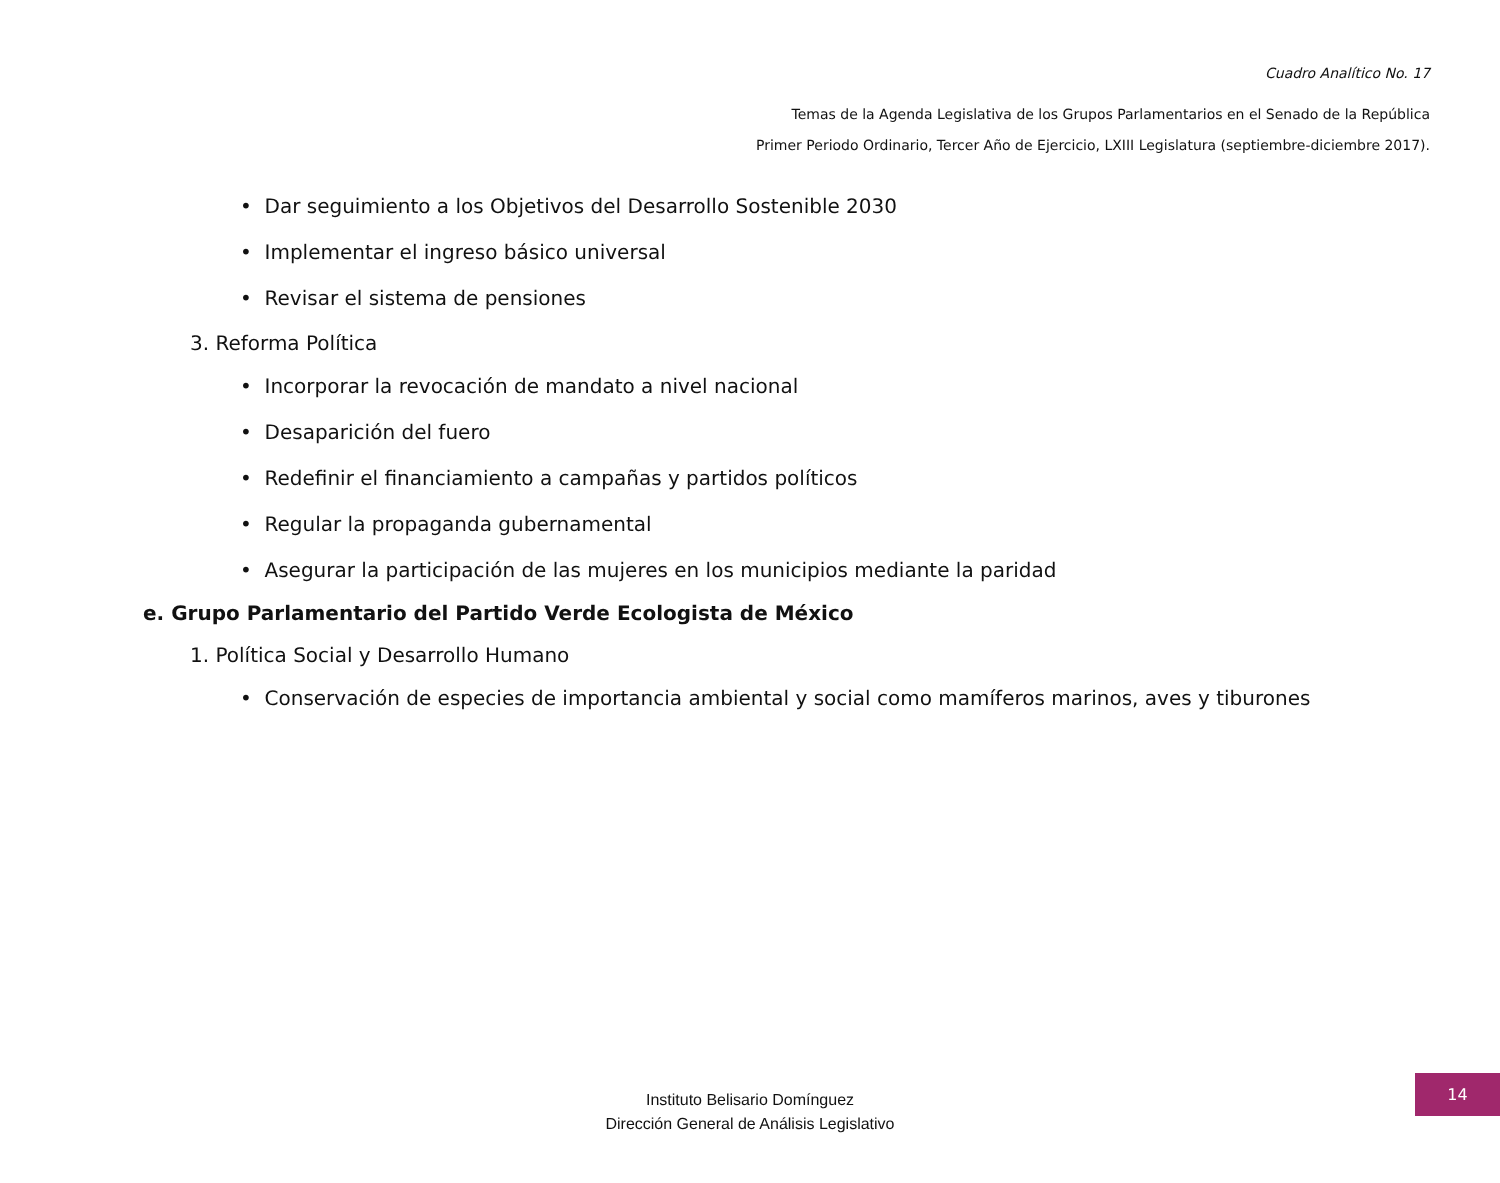Cuadro Analítico No. 17
Temas de la Agenda Legislativa de los Grupos Parlamentarios en el Senado de la República
Primer Periodo Ordinario, Tercer Año de Ejercicio, LXIII Legislatura (septiembre-diciembre 2017).
• Dar seguimiento a los Objetivos del Desarrollo Sostenible 2030
• Implementar el ingreso básico universal
• Revisar el sistema de pensiones
3. Reforma Política
• Incorporar la revocación de mandato a nivel nacional
• Desaparición del fuero
• Redefinir el financiamiento a campañas y partidos políticos
• Regular la propaganda gubernamental
• Asegurar la participación de las mujeres en los municipios mediante la paridad
e. Grupo Parlamentario del Partido Verde Ecologista de México
1. Política Social y Desarrollo Humano
• Conservación de especies de importancia ambiental y social como mamíferos marinos, aves y tiburones
Instituto Belisario Domínguez
Dirección General de Análisis Legislativo
14